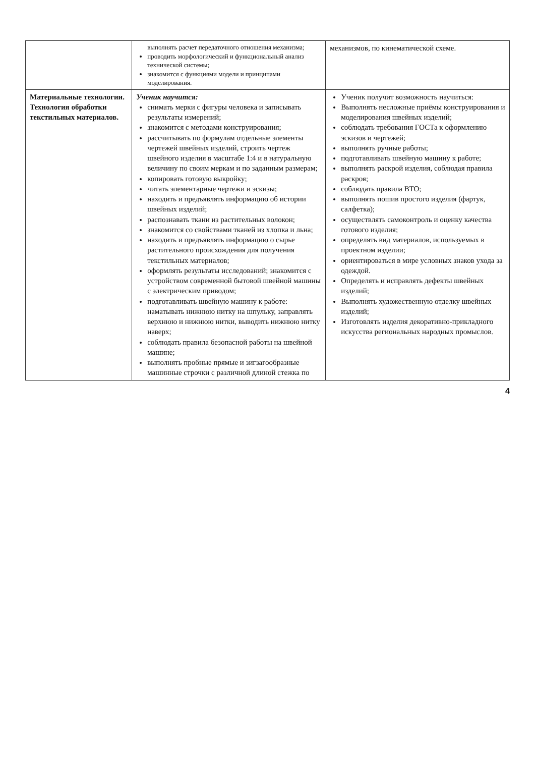| | выполнять расчет передаточного отношения механизма; проводить морфологический и функциональный анализ технической системы; знакомится с функциями модели и принципами моделирования. | механизмов, по кинематической схеме. |
| Материальные технологии. Технология обработки текстильных материалов. | Ученик научится: снимать мерки с фигуры человека и записывать результаты измерений; знакомится с методами конструирования; рассчитывать по формулам отдельные элементы чертежей швейных изделий, строить чертеж швейного изделия в масштабе 1:4 и в натуральную величину по своим меркам и по заданным размерам; копировать готовую выкройку; читать элементарные чертежи и эскизы; находить и предъявлять информацию об истории швейных изделий; распознавать ткани из растительных волокон; знакомится со свойствами тканей из хлопка и льна; находить и предъявлять информацию о сырье растительного происхождения для получения текстильных материалов; оформлять результаты исследований; знакомится с устройством современной бытовой швейной машины с электрическим приводом; подготавливать швейную машину к работе: наматывать нижнюю нитку на шпульку, заправлять верхнюю и нижнюю нитки, выводить нижнюю нитку наверх; соблюдать правила безопасной работы на швейной машине; выполнять пробные прямые и зигзагообразные машинные строчки с различной длиной стежка по | Ученик получит возможность научиться: Выполнять несложные приёмы конструирования и моделирования швейных изделий; соблюдать требования ГОСТа к оформлению эскизов и чертежей; выполнять ручные работы; подготавливать швейную машину к работе; выполнять раскрой изделия, соблюдая правила раскроя; соблюдать правила ВТО; выполнять пошив простого изделия (фартук, салфетка); осуществлять самоконтроль и оценку качества готового изделия; определять вид материалов, используемых в проектном изделии; ориентироваться в мире условных знаков ухода за одеждой. Определять и исправлять дефекты швейных изделий; Выполнять художественную отделку швейных изделий; Изготовлять изделия декоративно-прикладного искусства региональных народных промыслов. |
4